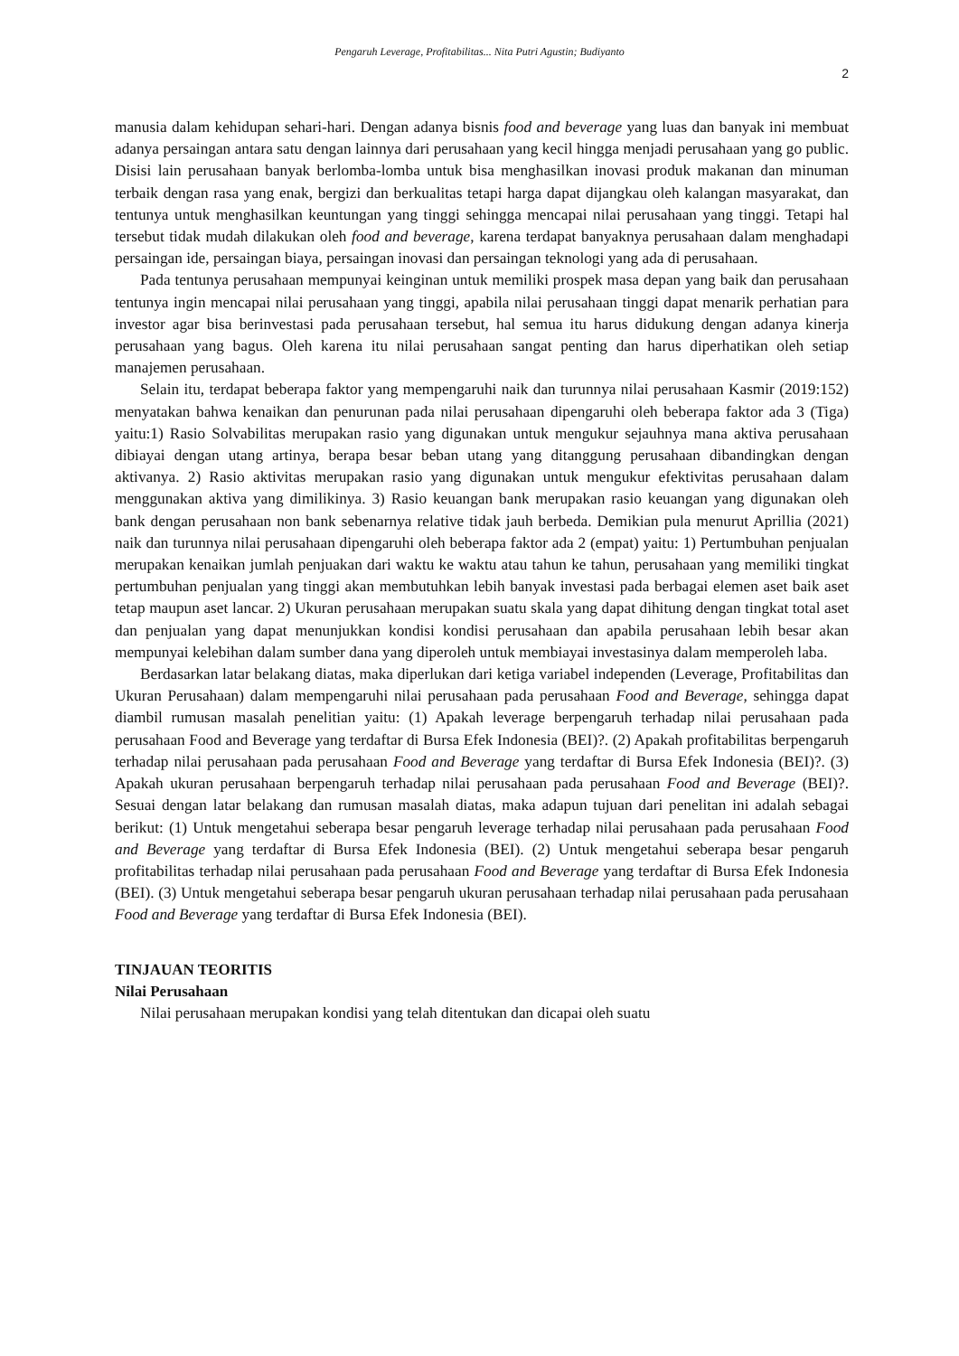Pengaruh Leverage, Profitabilitas... Nita Putri Agustin; Budiyanto
2
manusia dalam kehidupan sehari-hari. Dengan adanya bisnis food and beverage yang luas dan banyak ini membuat adanya persaingan antara satu dengan lainnya dari perusahaan yang kecil hingga menjadi perusahaan yang go public. Disisi lain perusahaan banyak berlomba-lomba untuk bisa menghasilkan inovasi produk makanan dan minuman terbaik dengan rasa yang enak, bergizi dan berkualitas tetapi harga dapat dijangkau oleh kalangan masyarakat, dan tentunya untuk menghasilkan keuntungan yang tinggi sehingga mencapai nilai perusahaan yang tinggi. Tetapi hal tersebut tidak mudah dilakukan oleh food and beverage, karena terdapat banyaknya perusahaan dalam menghadapi persaingan ide, persaingan biaya, persaingan inovasi dan persaingan teknologi yang ada di perusahaan.
Pada tentunya perusahaan mempunyai keinginan untuk memiliki prospek masa depan yang baik dan perusahaan tentunya ingin mencapai nilai perusahaan yang tinggi, apabila nilai perusahaan tinggi dapat menarik perhatian para investor agar bisa berinvestasi pada perusahaan tersebut, hal semua itu harus didukung dengan adanya kinerja perusahaan yang bagus. Oleh karena itu nilai perusahaan sangat penting dan harus diperhatikan oleh setiap manajemen perusahaan.
Selain itu, terdapat beberapa faktor yang mempengaruhi naik dan turunnya nilai perusahaan Kasmir (2019:152) menyatakan bahwa kenaikan dan penurunan pada nilai perusahaan dipengaruhi oleh beberapa faktor ada 3 (Tiga) yaitu:1) Rasio Solvabilitas merupakan rasio yang digunakan untuk mengukur sejauhnya mana aktiva perusahaan dibiayai dengan utang artinya, berapa besar beban utang yang ditanggung perusahaan dibandingkan dengan aktivanya. 2) Rasio aktivitas merupakan rasio yang digunakan untuk mengukur efektivitas perusahaan dalam menggunakan aktiva yang dimilikinya. 3) Rasio keuangan bank merupakan rasio keuangan yang digunakan oleh bank dengan perusahaan non bank sebenarnya relative tidak jauh berbeda. Demikian pula menurut Aprillia (2021) naik dan turunnya nilai perusahaan dipengaruhi oleh beberapa faktor ada 2 (empat) yaitu: 1) Pertumbuhan penjualan merupakan kenaikan jumlah penjuakan dari waktu ke waktu atau tahun ke tahun, perusahaan yang memiliki tingkat pertumbuhan penjualan yang tinggi akan membutuhkan lebih banyak investasi pada berbagai elemen aset baik aset tetap maupun aset lancar. 2) Ukuran perusahaan merupakan suatu skala yang dapat dihitung dengan tingkat total aset dan penjualan yang dapat menunjukkan kondisi kondisi perusahaan dan apabila perusahaan lebih besar akan mempunyai kelebihan dalam sumber dana yang diperoleh untuk membiayai investasinya dalam memperoleh laba.
Berdasarkan latar belakang diatas, maka diperlukan dari ketiga variabel independen (Leverage, Profitabilitas dan Ukuran Perusahaan) dalam mempengaruhi nilai perusahaan pada perusahaan Food and Beverage, sehingga dapat diambil rumusan masalah penelitian yaitu: (1) Apakah leverage berpengaruh terhadap nilai perusahaan pada perusahaan Food and Beverage yang terdaftar di Bursa Efek Indonesia (BEI)?. (2) Apakah profitabilitas berpengaruh terhadap nilai perusahaan pada perusahaan Food and Beverage yang terdaftar di Bursa Efek Indonesia (BEI)?. (3) Apakah ukuran perusahaan berpengaruh terhadap nilai perusahaan pada perusahaan Food and Beverage (BEI)?. Sesuai dengan latar belakang dan rumusan masalah diatas, maka adapun tujuan dari penelitan ini adalah sebagai berikut: (1) Untuk mengetahui seberapa besar pengaruh leverage terhadap nilai perusahaan pada perusahaan Food and Beverage yang terdaftar di Bursa Efek Indonesia (BEI). (2) Untuk mengetahui seberapa besar pengaruh profitabilitas terhadap nilai perusahaan pada perusahaan Food and Beverage yang terdaftar di Bursa Efek Indonesia (BEI). (3) Untuk mengetahui seberapa besar pengaruh ukuran perusahaan terhadap nilai perusahaan pada perusahaan Food and Beverage yang terdaftar di Bursa Efek Indonesia (BEI).
TINJAUAN TEORITIS
Nilai Perusahaan
Nilai perusahaan merupakan kondisi yang telah ditentukan dan dicapai oleh suatu